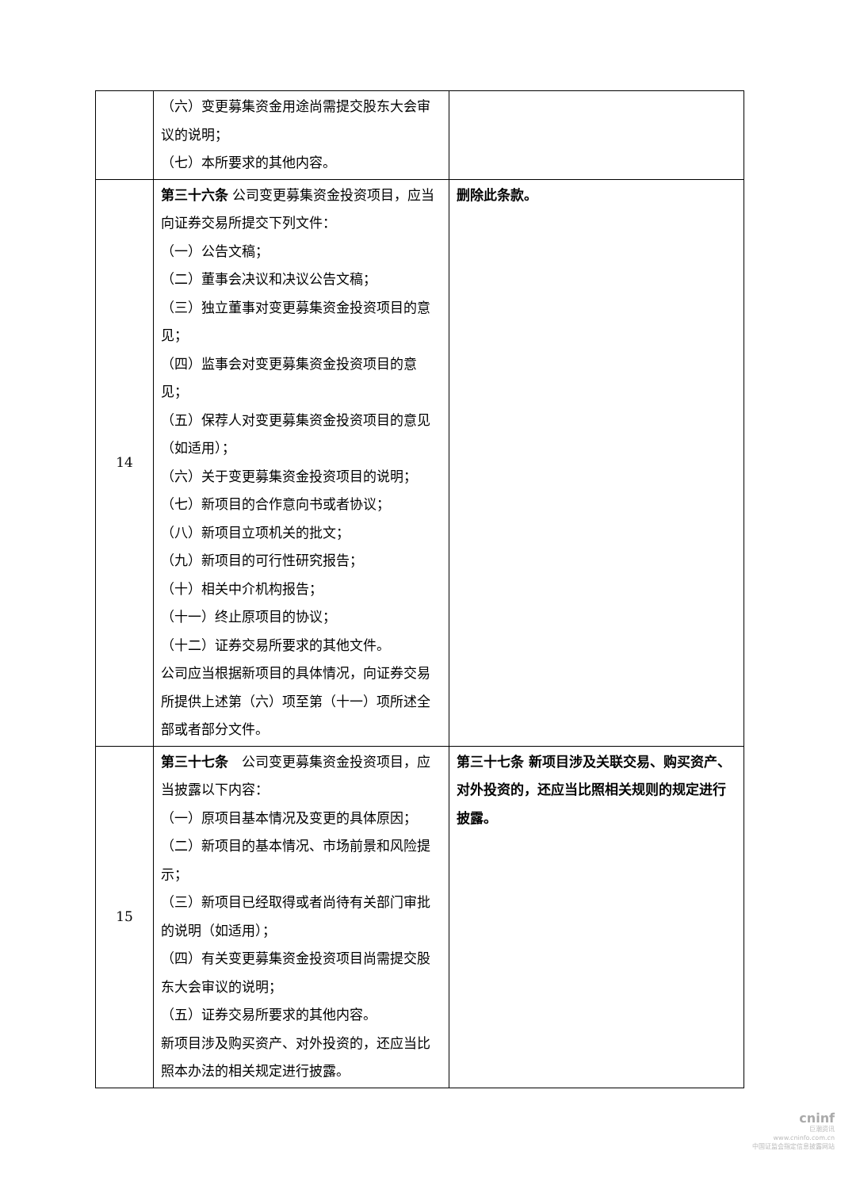| | （六）变更募集资金用途尚需提交股东大会审议的说明； （七）本所要求的其他内容。 | |
| 14 | 第三十六条 公司变更募集资金投资项目，应当向证券交易所提交下列文件： （一）公告文稿； （二）董事会决议和决议公告文稿； （三）独立董事对变更募集资金投资项目的意见； （四）监事会对变更募集资金投资项目的意见； （五）保荐人对变更募集资金投资项目的意见（如适用）； （六）关于变更募集资金投资项目的说明； （七）新项目的合作意向书或者协议； （八）新项目立项机关的批文； （九）新项目的可行性研究报告； （十）相关中介机构报告； （十一）终止原项目的协议； （十二）证券交易所要求的其他文件。 公司应当根据新项目的具体情况，向证券交易所提供上述第（六）项至第（十一）项所述全部或者部分文件。 | 删除此条款。 |
| 15 | 第三十七条 公司变更募集资金投资项目，应当披露以下内容： （一）原项目基本情况及变更的具体原因； （二）新项目的基本情况、市场前景和风险提示； （三）新项目已经取得或者尚待有关部门审批的说明（如适用）； （四）有关变更募集资金投资项目尚需提交股东大会审议的说明； （五）证券交易所要求的其他内容。 新项目涉及购买资产、对外投资的，还应当比照本办法的相关规定进行披露。 | 第三十七条 新项目涉及关联交易、购买资产、对外投资的，还应当比照相关规则的规定进行披露。 |
cninf
巨潮资讯
www.cninfo.com.cn
中国证监会指定信息披露网站